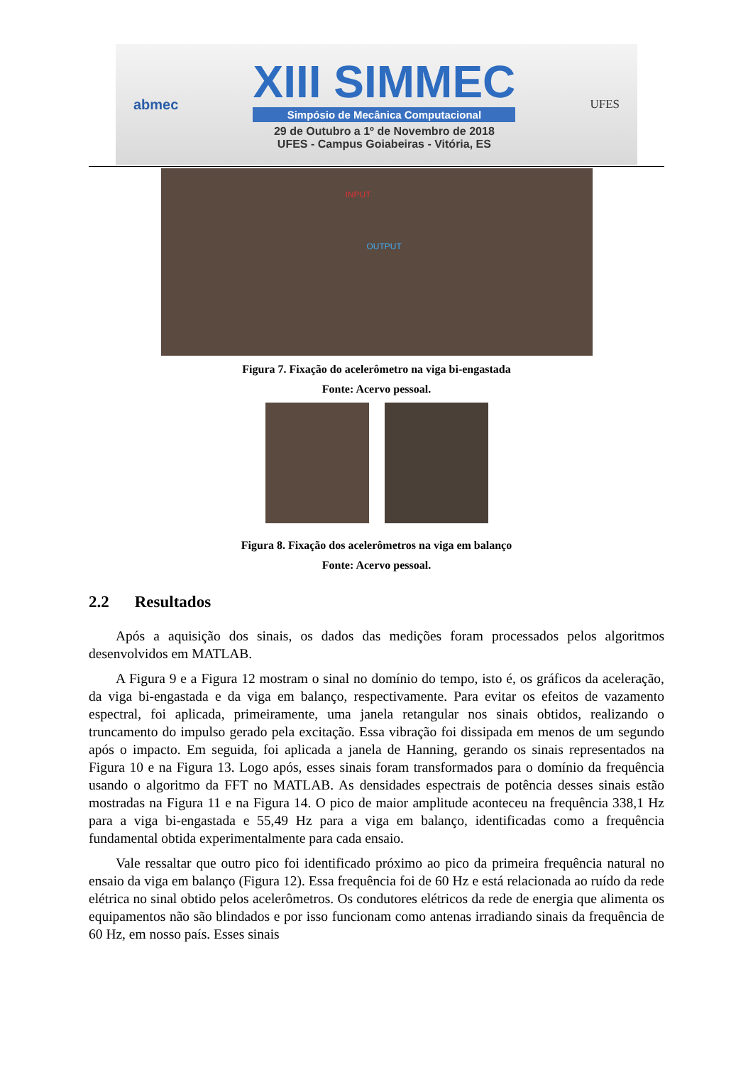abmec
XIII SIMMEC
Simpósio de Mecânica Computacional
29 de Outubro a 1º de Novembro de 2018
UFES - Campus Goiabeiras - Vitória, ES
UFES
INPUT
OUTPUT
Figura 7. Fixação do acelerômetro na viga bi-engastada
Fonte: Acervo pessoal.
Figura 8. Fixação dos acelerômetros na viga em balanço
Fonte: Acervo pessoal.
2.2 Resultados
Após a aquisição dos sinais, os dados das medições foram processados pelos algoritmos desenvolvidos em MATLAB.
A Figura 9 e a Figura 12 mostram o sinal no domínio do tempo, isto é, os gráficos da aceleração, da viga bi-engastada e da viga em balanço, respectivamente. Para evitar os efeitos de vazamento espectral, foi aplicada, primeiramente, uma janela retangular nos sinais obtidos, realizando o truncamento do impulso gerado pela excitação. Essa vibração foi dissipada em menos de um segundo após o impacto. Em seguida, foi aplicada a janela de Hanning, gerando os sinais representados na Figura 10 e na Figura 13. Logo após, esses sinais foram transformados para o domínio da frequência usando o algoritmo da FFT no MATLAB. As densidades espectrais de potência desses sinais estão mostradas na Figura 11 e na Figura 14. O pico de maior amplitude aconteceu na frequência 338,1 Hz para a viga bi-engastada e 55,49 Hz para a viga em balanço, identificadas como a frequência fundamental obtida experimentalmente para cada ensaio.
Vale ressaltar que outro pico foi identificado próximo ao pico da primeira frequência natural no ensaio da viga em balanço (Figura 12). Essa frequência foi de 60 Hz e está relacionada ao ruído da rede elétrica no sinal obtido pelos acelerômetros. Os condutores elétricos da rede de energia que alimenta os equipamentos não são blindados e por isso funcionam como antenas irradiando sinais da frequência de 60 Hz, em nosso país. Esses sinais